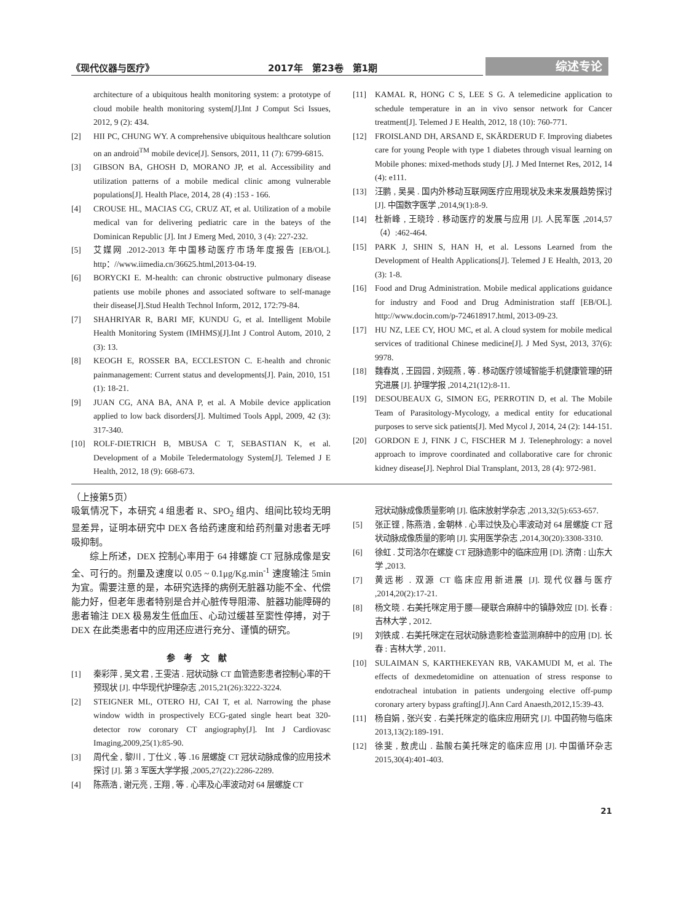《现代仪器与医疗》 2017年　第23卷　第1期
综述专论
architecture of a ubiquitous health monitoring system: a prototype of cloud mobile health monitoring system[J].Int J Comput Sci Issues, 2012, 9 (2): 434.
[2] HII PC, CHUNG WY. A comprehensive ubiquitous healthcare solution on an android<sup>TM</sup> mobile device[J]. Sensors, 2011, 11 (7): 6799-6815.
[3] GIBSON BA, GHOSH D, MORANO JP, et al. Accessibility and utilization patterns of a mobile medical clinic among vulnerable populations[J]. Health Place, 2014, 28 (4) :153 - 166.
[4] CROUSE HL, MACIAS CG, CRUZ AT, et al. Utilization of a mobile medical van for delivering pediatric care in the bateys of the Dominican Republic [J]. Int J Emerg Med, 2010, 3 (4): 227-232.
[5] 艾媒网 .2012-2013 年中国移动医疗市场年度报告 [EB/OL]. http：//www.iimedia.cn/36625.html,2013-04-19.
[6] BORYCKI E. M-health: can chronic obstructive pulmonary disease patients use mobile phones and associated software to self-manage their disease[J].Stud Health Technol Inform, 2012, 172:79-84.
[7] SHAHRIYAR R, BARI MF, KUNDU G, et al. Intelligent Mobile Health Monitoring System (IMHMS)[J].Int J Control Autom, 2010, 2 (3): 13.
[8] KEOGH E, ROSSER BA, ECCLESTON C. E-health and chronic painmanagement: Current status and developments[J]. Pain, 2010, 151 (1): 18-21.
[9] JUAN CG, ANA BA, ANA P, et al. A Mobile device application applied to low back disorders[J]. Multimed Tools Appl, 2009, 42 (3): 317-340.
[10] ROLF-DIETRICH B, MBUSA C T, SEBASTIAN K, et al. Development of a Mobile Teledermatology System[J]. Telemed J E Health, 2012, 18 (9): 668-673.
[11] KAMAL R, HONG C S, LEE S G. A telemedicine application to schedule temperature in an in vivo sensor network for Cancer treatment[J]. Telemed J E Health, 2012, 18 (10): 760-771.
[12] FROISLAND DH, ARSAND E, SKÄRDERUD F. Improving diabetes care for young People with type 1 diabetes through visual learning on Mobile phones: mixed-methods study [J]. J Med Internet Res, 2012, 14 (4): e111.
[13] 汪鹏 , 吴昊 . 国内外移动互联网医疗应用现状及未来发展趋势探讨 [J]. 中国数字医学 ,2014,9(1):8-9.
[14] 杜新峰 , 王晓玲 . 移动医疗的发展与应用 [J]. 人民军医 ,2014,57（4）:462-464.
[15] PARK J, SHIN S, HAN H, et al. Lessons Learned from the Development of Health Applications[J]. Telemed J E Health, 2013, 20 (3): 1-8.
[16] Food and Drug Administration. Mobile medical applications guidance for industry and Food and Drug Administration staff [EB/OL]. http://www.docin.com/p-724618917.html, 2013-09-23.
[17] HU NZ, LEE CY, HOU MC, et al. A cloud system for mobile medical services of traditional Chinese medicine[J]. J Med Syst, 2013, 37(6): 9978.
[18] 魏春岚 , 王园园 , 刘砚燕 , 等 . 移动医疗领域智能手机健康管理的研究进展 [J]. 护理学报 ,2014,21(12):8-11.
[19] DESOUBEAUX G, SIMON EG, PERROTIN D, et al. The Mobile Team of Parasitology-Mycology, a medical entity for educational purposes to serve sick patients[J]. Med Mycol J, 2014, 24 (2): 144-151.
[20] GORDON E J, FINK J C, FISCHER M J. Telenephrology: a novel approach to improve coordinated and collaborative care for chronic kidney disease[J]. Nephrol Dial Transplant, 2013, 28 (4): 972-981.
（上接第5页）
吸氧情况下，本研究 4 组患者 R、SPO<sub>2</sub> 组内、组间比较均无明显差异，证明本研究中 DEX 各给药速度和给药剂量对患者无呼吸抑制。
综上所述，DEX 控制心率用于 64 排螺旋 CT 冠脉成像是安全、可行的。剂量及速度以 0.05 ~ 0.1μg/Kg.min<sup>-1</sup> 速度输注 5min 为宜。需要注意的是，本研究选择的病例无脏器功能不全、代偿能力好，但老年患者特别是合并心脏传导阻滞、脏器功能障碍的患者输注 DEX 极易发生低血压、心动过缓甚至窦性停搏，对于 DEX 在此类患者中的应用还应进行充分、谨慎的研究。
参考文献
[1] 秦彩萍 , 吴文君 , 王雯洁 . 冠状动脉 CT 血管造影患者控制心率的干预现状 [J]. 中华现代护理杂志 ,2015,21(26):3222-3224.
[2] STEIGNER ML, OTERO HJ, CAI T, et al. Narrowing the phase window width in prospectively ECG-gated single heart beat 320-detector row coronary CT angiography[J]. Int J Cardiovasc Imaging,2009,25(1):85-90.
[3] 周代全 , 黎川 , 丁仕义 , 等 .16 层螺旋 CT 冠状动脉成像的应用技术探讨 [J]. 第 3 军医大学学报 ,2005,27(22):2286-2289.
[4] 陈燕浩 , 谢元亮 , 王翔 , 等 . 心率及心率波动对 64 层螺旋 CT
冠状动脉成像质量影响 [J]. 临床放射学杂志 ,2013,32(5):653-657.
[5] 张正铿 , 陈燕浩 , 金朝林 . 心率过快及心率波动对 64 层螺旋 CT 冠状动脉成像质量的影响 [J]. 实用医学杂志 ,2014,30(20):3308-3310.
[6] 徐虹 . 艾司洛尔在螺旋 CT 冠脉造影中的临床应用 [D]. 济南 : 山东大学 ,2013.
[7] 黄远彬 . 双源 CT 临床应用新进展 [J]. 现代仪器与医疗 ,2014,20(2):17-21.
[8] 杨文晓 . 右美托咪定用于腰—硬联合麻醉中的镇静效应 [D]. 长春 : 吉林大学 , 2012.
[9] 刘铁成 . 右美托咪定在冠状动脉造影检查监测麻醉中的应用 [D]. 长春 : 吉林大学 , 2011.
[10] SULAIMAN S, KARTHEKEYAN RB, VAKAMUDI M, et al. The effects of dexmedetomidine on attenuation of stress response to endotracheal intubation in patients undergoing elective off-pump coronary artery bypass grafting[J].Ann Card Anaesth,2012,15:39-43.
[11] 杨自娟 , 张兴安 . 右美托咪定的临床应用研究 [J]. 中国药物与临床 2013,13(2):189-191.
[12] 徐斐 , 敖虎山 . 盐酸右美托咪定的临床应用 [J]. 中国循环杂志 2015,30(4):401-403.
21